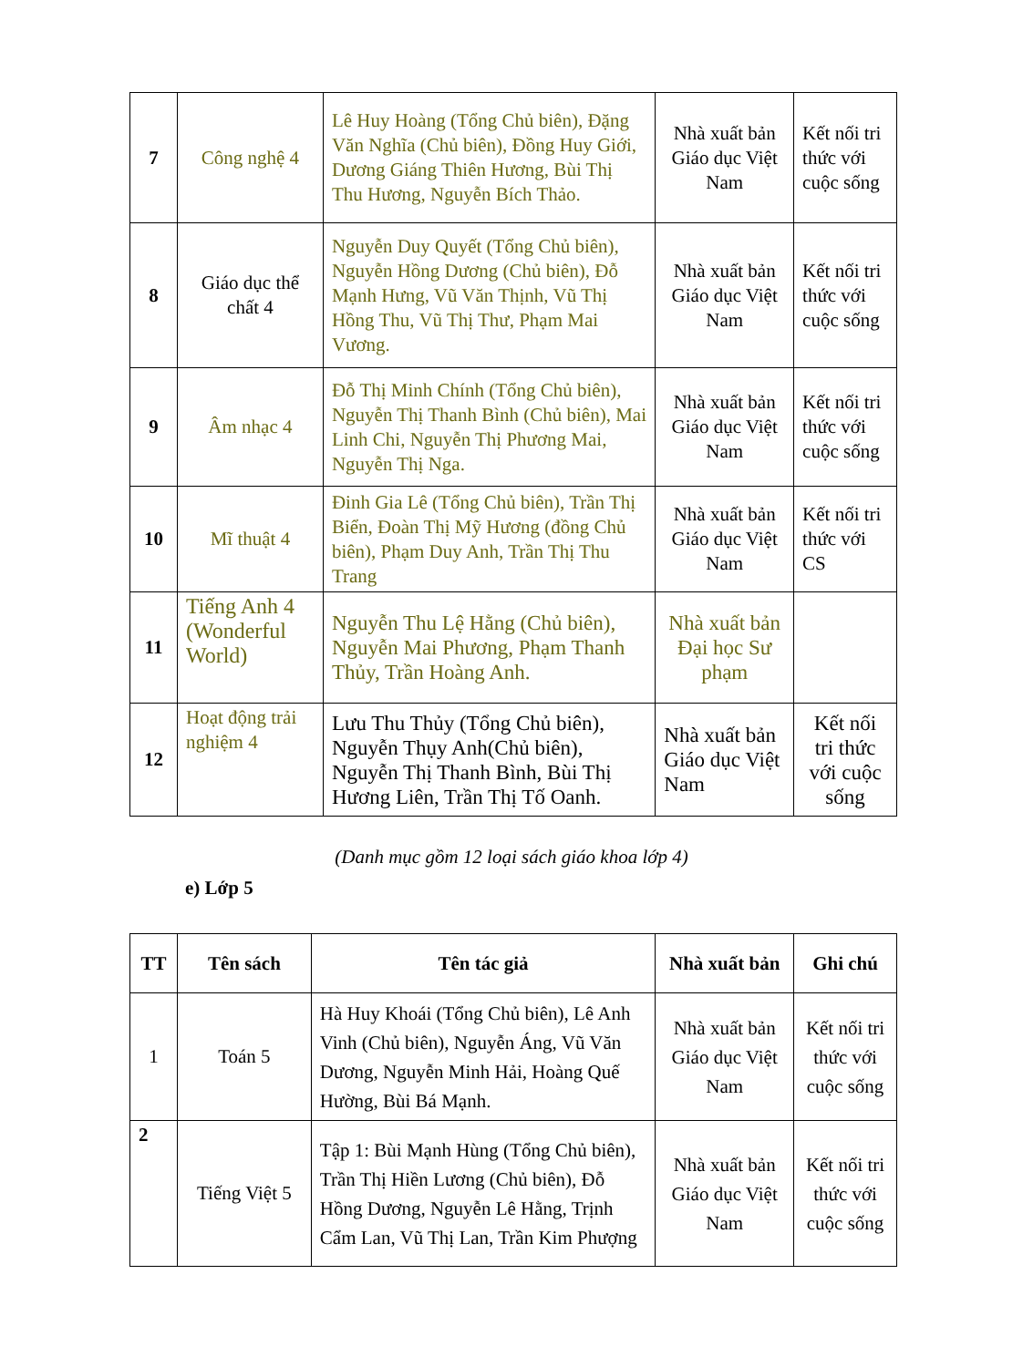| 7 | Công nghệ 4 | Lê Huy Hoàng (Tổng Chủ biên), Đặng Văn Nghĩa (Chủ biên), Đồng Huy Giới, Dương Giáng Thiên Hương, Bùi Thị Thu Hương, Nguyễn Bích Thảo. | Nhà xuất bản Giáo dục Việt Nam | Kết nối tri thức với cuộc sống |
| 8 | Giáo dục thể chất 4 | Nguyễn Duy Quyết (Tổng Chủ biên), Nguyễn Hồng Dương (Chủ biên), Đỗ Mạnh Hưng, Vũ Văn Thịnh, Vũ Thị Hồng Thu, Vũ Thị Thư, Phạm Mai Vương. | Nhà xuất bản Giáo dục Việt Nam | Kết nối tri thức với cuộc sống |
| 9 | Âm nhạc 4 | Đỗ Thị Minh Chính (Tổng Chủ biên), Nguyễn Thị Thanh Bình (Chủ biên), Mai Linh Chi, Nguyễn Thị Phương Mai, Nguyễn Thị Nga. | Nhà xuất bản Giáo dục Việt Nam | Kết nối tri thức với cuộc sống |
| 10 | Mĩ thuật 4 | Đinh Gia Lê (Tổng Chủ biên), Trần Thị Biển, Đoàn Thị Mỹ Hương (đồng Chủ biên), Phạm Duy Anh, Trần Thị Thu Trang | Nhà xuất bản Giáo dục Việt Nam | Kết nối tri thức với CS |
| 11 | Tiếng Anh 4 (Wonderful World) | Nguyễn Thu Lệ Hằng (Chủ biên), Nguyễn Mai Phương, Phạm Thanh Thủy, Trần Hoàng Anh. | Nhà xuất bản Đại học Sư phạm | |
| 12 | Hoạt động trải nghiệm 4 | Lưu Thu Thủy (Tổng Chủ biên), Nguyễn Thụy Anh(Chủ biên), Nguyễn Thị Thanh Bình, Bùi Thị Hương Liên, Trần Thị Tố Oanh. | Nhà xuất bản Giáo dục Việt Nam | Kết nối tri thức với cuộc sống |
(Danh mục gồm 12 loại sách giáo khoa lớp 4)
e) Lớp 5
| TT | Tên sách | Tên tác giả | Nhà xuất bản | Ghi chú |
| --- | --- | --- | --- | --- |
| 1 | Toán 5 | Hà Huy Khoái (Tổng Chủ biên), Lê Anh Vinh (Chủ biên), Nguyễn Áng, Vũ Văn Dương, Nguyễn Minh Hải, Hoàng Quế Hường, Bùi Bá Mạnh. | Nhà xuất bản Giáo dục Việt Nam | Kết nối tri thức với cuộc sống |
| 2 | Tiếng Việt 5 | Tập 1: Bùi Mạnh Hùng (Tổng Chủ biên), Trần Thị Hiền Lương (Chủ biên), Đỗ Hồng Dương, Nguyễn Lê Hằng, Trịnh Cẩm Lan, Vũ Thị Lan, Trần Kim Phượng | Nhà xuất bản Giáo dục Việt Nam | Kết nối tri thức với cuộc sống |